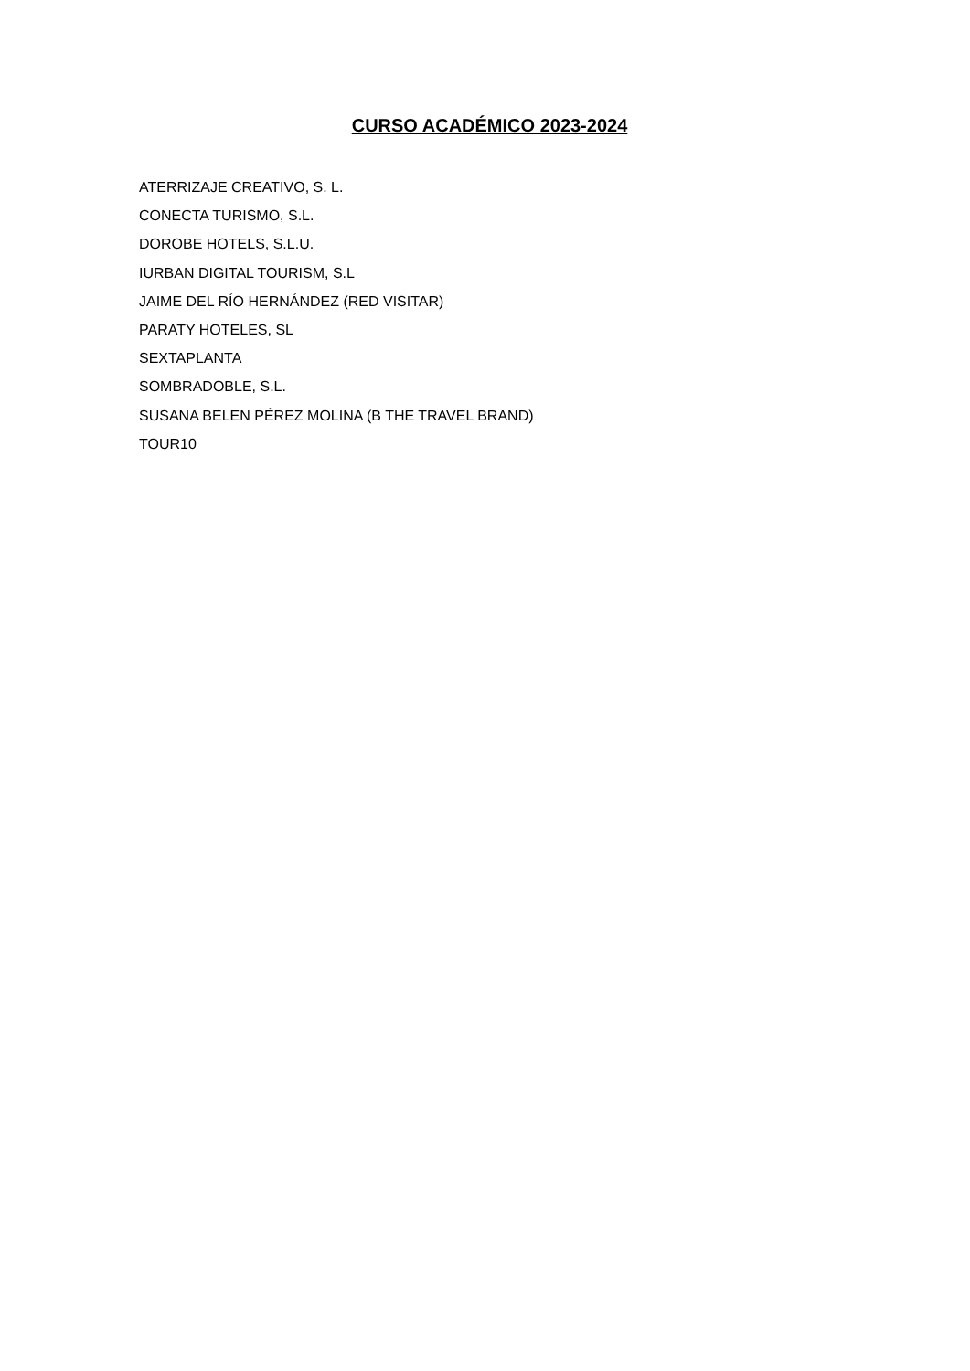CURSO ACADÉMICO 2023-2024
ATERRIZAJE CREATIVO, S. L.
CONECTA TURISMO, S.L.
DOROBE HOTELS, S.L.U.
IURBAN DIGITAL TOURISM, S.L
JAIME DEL RÍO HERNÁNDEZ (RED VISITAR)
PARATY HOTELES, SL
SEXTAPLANTA
SOMBRADOBLE, S.L.
SUSANA BELEN PÉREZ MOLINA (B THE TRAVEL BRAND)
TOUR10